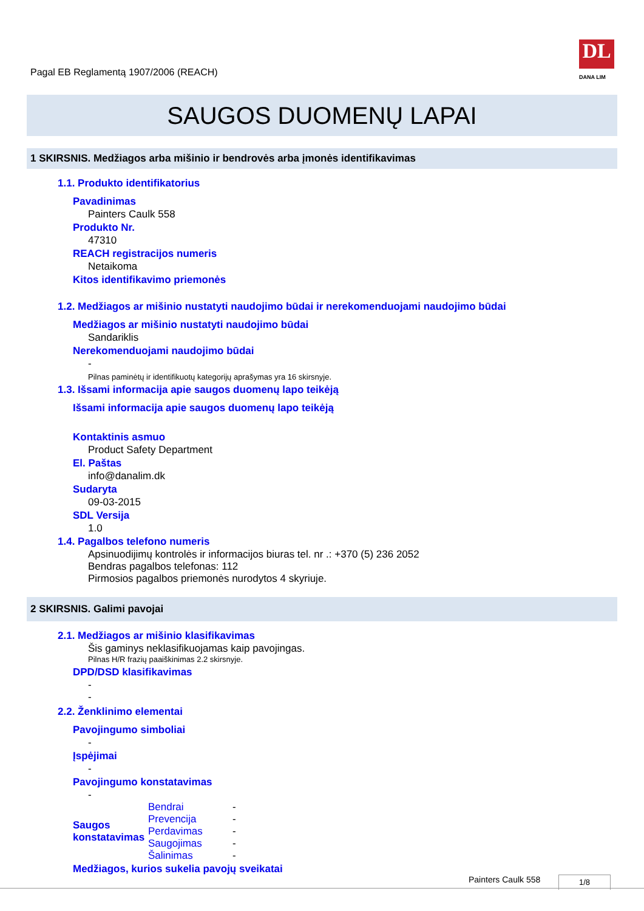DL
DANA LIM
Pagal EB Reglamentą 1907/2006 (REACH)
SAUGOS DUOMENŲ LAPAI
1 SKIRSNIS. Medžiagos arba mišinio ir bendrovės arba įmonės identifikavimas
1.1. Produkto identifikatorius
Pavadinimas
Painters Caulk 558
Produkto Nr.
47310
REACH registracijos numeris
Netaikoma
Kitos identifikavimo priemonės
1.2. Medžiagos ar mišinio nustatyti naudojimo būdai ir nerekomenduojami naudojimo būdai
Medžiagos ar mišinio nustatyti naudojimo būdai
Sandariklis
Nerekomenduojami naudojimo būdai
-
Pilnas paminėtų ir identifikuotų kategorijų aprašymas yra 16 skirsnyje.
1.3. Išsami informacija apie saugos duomenų lapo teikėją
Išsami informacija apie saugos duomenų lapo teikėją
Kontaktinis asmuo
Product Safety Department
El. Paštas
info@danalim.dk
Sudaryta
09-03-2015
SDL Versija
1.0
1.4. Pagalbos telefono numeris
Apsinuodijimų kontrolės ir informacijos biuras tel. nr .: +370 (5) 236 2052
Bendras pagalbos telefonas: 112
Pirmosios pagalbos priemonės nurodytos 4 skyriuje.
2 SKIRSNIS. Galimi pavojai
2.1. Medžiagos ar mišinio klasifikavimas
Šis gaminys neklasifikuojamas kaip pavojingas.
Pilnas H/R frazių paaiškinimas 2.2 skirsnyje.
DPD/DSD klasifikavimas
-
-
2.2. Ženklinimo elementai
Pavojingumo simboliai
-
Įspėjimai
-
Pavojingumo konstatavimas
-
| Saugos konstatavimas | Bendrai | - |
| | Prevencija | - |
| | Perdavimas | - |
| | Saugojimas | - |
| | Šalinimas | - |
Medžiagos, kurios sukelia pavojų sveikatai
Painters Caulk 558 1/8